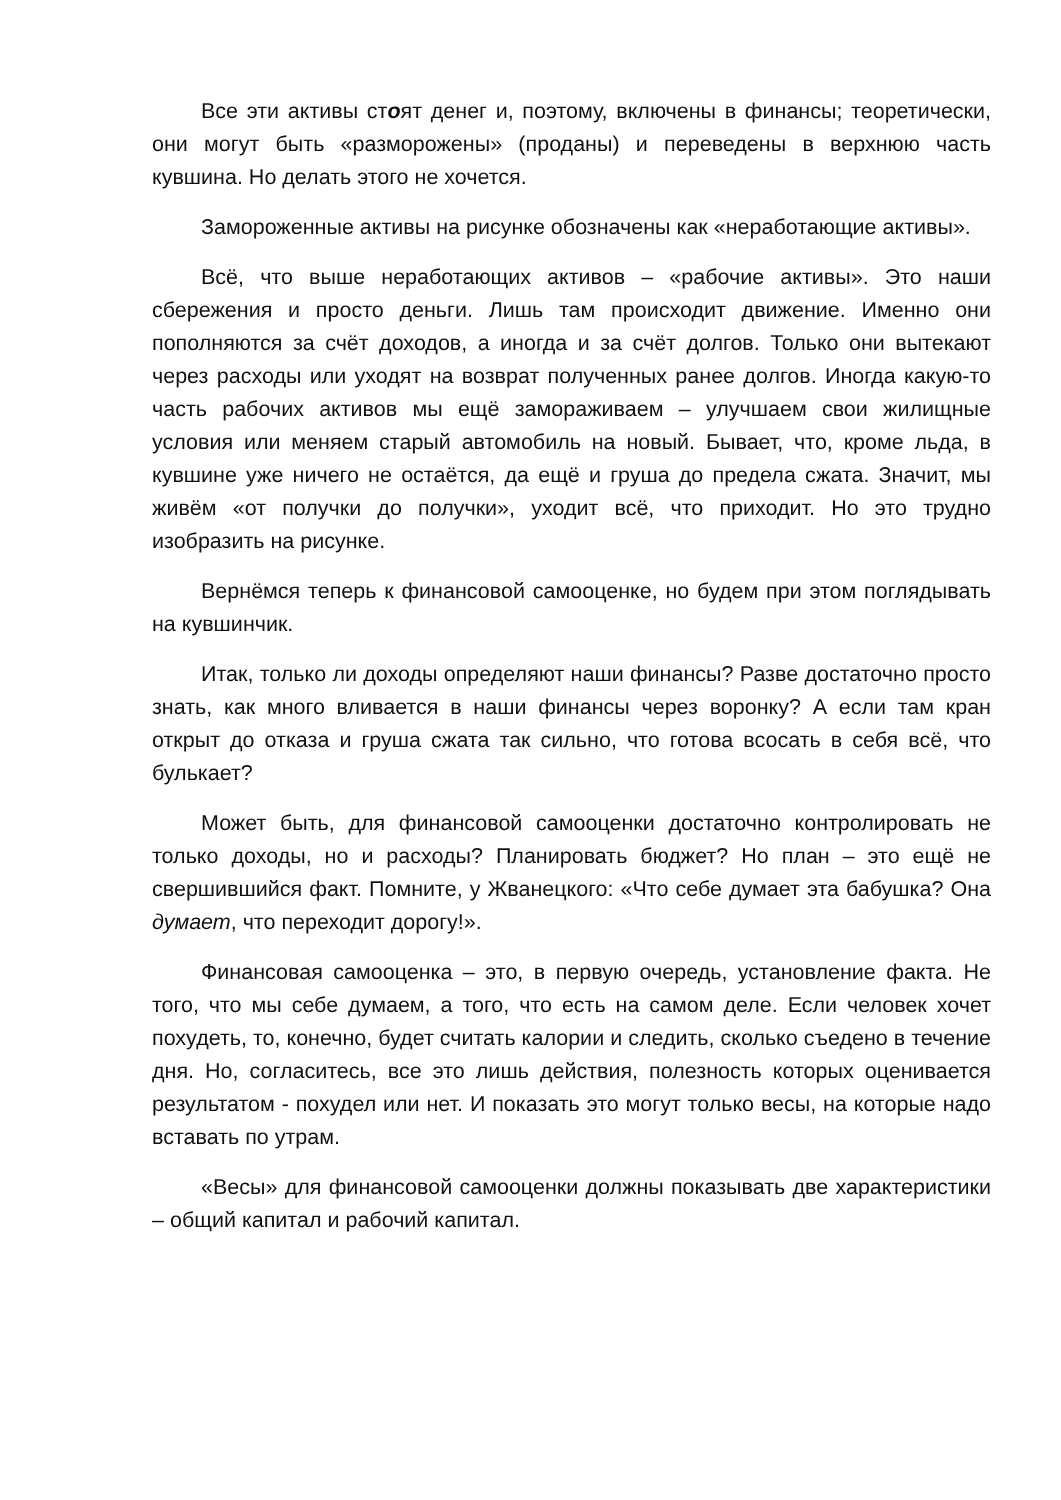Все эти активы стоят денег и, поэтому, включены в финансы; теоретически, они могут быть «разморожены» (проданы) и переведены в верхнюю часть кувшина. Но делать этого не хочется.
Замороженные активы на рисунке обозначены как «неработающие активы».
Всё, что выше неработающих активов – «рабочие активы». Это наши сбережения и просто деньги. Лишь там происходит движение. Именно они пополняются за счёт доходов, а иногда и за счёт долгов. Только они вытекают через расходы или уходят на возврат полученных ранее долгов. Иногда какую-то часть рабочих активов мы ещё замораживаем – улучшаем свои жилищные условия или меняем старый автомобиль на новый. Бывает, что, кроме льда, в кувшине уже ничего не остаётся, да ещё и груша до предела сжата. Значит, мы живём «от получки до получки», уходит всё, что приходит. Но это трудно изобразить на рисунке.
Вернёмся теперь к финансовой самооценке, но будем при этом поглядывать на кувшинчик.
Итак, только ли доходы определяют наши финансы? Разве достаточно просто знать, как много вливается в наши финансы через воронку? А если там кран открыт до отказа и груша сжата так сильно, что готова всосать в себя всё, что булькает?
Может быть, для финансовой самооценки достаточно контролировать не только доходы, но и расходы? Планировать бюджет? Но план – это ещё не свершившийся факт. Помните, у Жванецкого: «Что себе думает эта бабушка? Она думает, что переходит дорогу!».
Финансовая самооценка – это, в первую очередь, установление факта. Не того, что мы себе думаем, а того, что есть на самом деле. Если человек хочет похудеть, то, конечно, будет считать калории и следить, сколько съедено в течение дня. Но, согласитесь, все это лишь действия, полезность которых оценивается результатом - похудел или нет. И показать это могут только весы, на которые надо вставать по утрам.
«Весы» для финансовой самооценки должны показывать две характеристики – общий капитал и рабочий капитал.